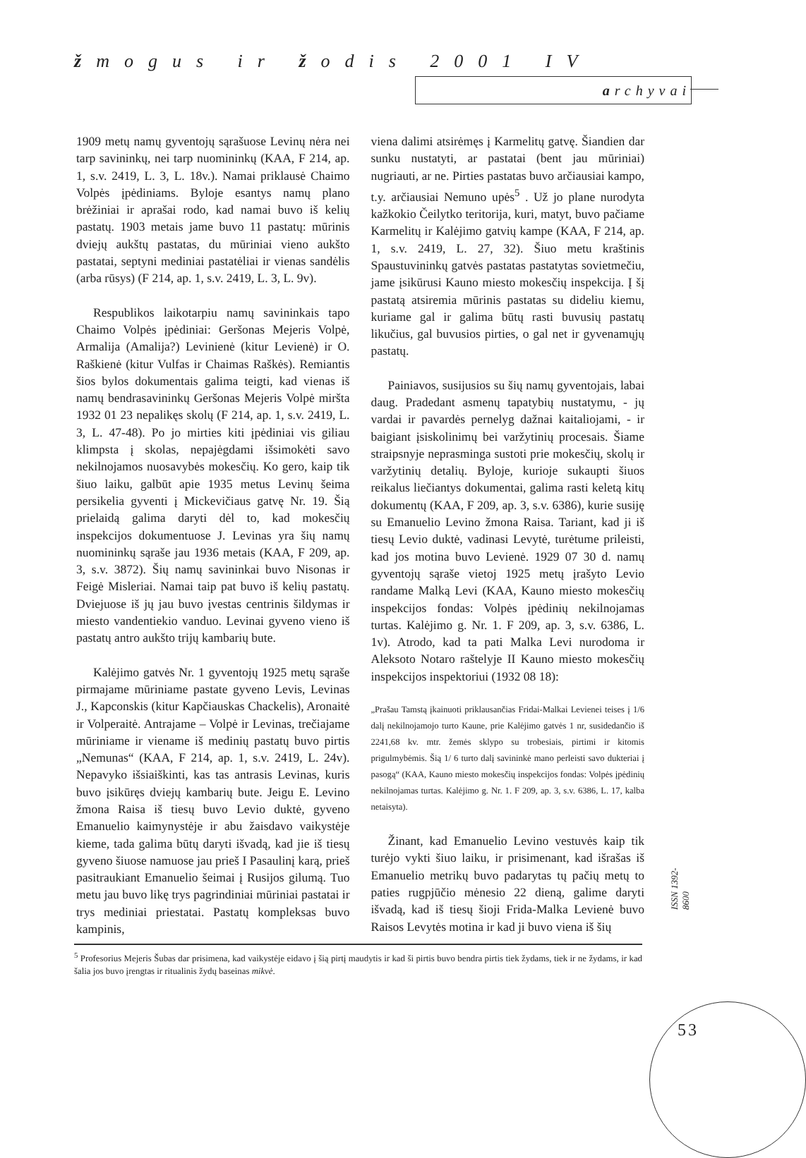žmogus ir žodis 2001 IV
archyvai
1909 metų namų gyventojų sąrašuose Levinų nėra nei tarp savininkų, nei tarp nuomininkų (KAA, F 214, ap. 1, s.v. 2419, L. 3, L. 18v.). Namai priklausė Chaimo Volpės įpėdiniams. Byloje esantys namų plano brėžiniai ir aprašai rodo, kad namai buvo iš kelių pastatų. 1903 metais jame buvo 11 pastatų: mūrinis dviejų aukštų pastatas, du mūriniai vieno aukšto pastatai, septyni mediniai pastatėliai ir vienas sandėlis (arba rūsys) (F 214, ap. 1, s.v. 2419, L. 3, L. 9v).
Respublikos laikotarpiu namų savininkais tapo Chaimo Volpės įpėdiniai: Geršonas Mejeris Volpė, Armalija (Amalija?) Levinienė (kitur Levienė) ir O. Raškienė (kitur Vulfas ir Chaimas Raškės). Remiantis šios bylos dokumentais galima teigti, kad vienas iš namų bendrasavininkų Geršonas Mejeris Volpė miršta 1932 01 23 nepalikęs skolų (F 214, ap. 1, s.v. 2419, L. 3, L. 47-48). Po jo mirties kiti įpėdiniai vis giliau klimpsta į skolas, nepajėgdami išsimokėti savo nekilnojamos nuosavybės mokesčių. Ko gero, kaip tik šiuo laiku, galbūt apie 1935 metus Levinų šeima persikelia gyventi į Mickevičiaus gatvę Nr. 19. Šią prielaidą galima daryti dėl to, kad mokesčių inspekcijos dokumentuose J. Levinas yra šių namų nuomininkų sąraše jau 1936 metais (KAA, F 209, ap. 3, s.v. 3872). Šių namų savininkai buvo Nisonas ir Feigė Misleriai. Namai taip pat buvo iš kelių pastatų. Dviejuose iš jų jau buvo įvestas centrinis šildymas ir miesto vandentiekio vanduo. Levinai gyveno vieno iš pastatų antro aukšto trijų kambarių bute.
Kalėjimo gatvės Nr. 1 gyventojų 1925 metų sąraše pirmajame mūriniame pastate gyveno Levis, Levinas J., Kapconskis (kitur Kapčiauskas Chackelis), Aronaitė ir Volperaitė. Antrajame – Volpė ir Levinas, trečiajame mūriniame ir viename iš medinių pastatų buvo pirtis „Nemunas“ (KAA, F 214, ap. 1, s.v. 2419, L. 24v). Nepavyko išsiaiškinti, kas tas antrasis Levinas, kuris buvo įsikūręs dviejų kambarių bute. Jeigu E. Levino žmona Raisa iš tiesų buvo Levio duktė, gyveno Emanuelio kaimynystėje ir abu žaisdavo vaikystėje kieme, tada galima būtų daryti išvadą, kad jie iš tiesų gyveno šiuose namuose jau prieš I Pasaulinį karą, prieš pasitraukiant Emanuelio šeimai į Rusijos gilumą. Tuo metu jau buvo likę trys pagrindiniai mūriniai pastatai ir trys mediniai priestatai. Pastatų kompleksas buvo kampinis,
viena dalimi atsirėmęs į Karmelitų gatvę. Šiandien dar sunku nustatyti, ar pastatai (bent jau mūriniai) nugriauti, ar ne. Pirties pastatas buvo arčiausiai kampo, t.y. arčiausiai Nemuno upės<sup>5</sup> . Už jo plane nurodyta kažkokio Čeilytko teritorija, kuri, matyt, buvo pačiame Karmelitų ir Kalėjimo gatvių kampe (KAA, F 214, ap. 1, s.v. 2419, L. 27, 32). Šiuo metu kraštinis Spaustuvininkų gatvės pastatas pastatytas sovietmečiu, jame įsikūrusi Kauno miesto mokesčių inspekcija. Į šį pastatą atsiremia mūrinis pastatas su dideliu kiemu, kuriame gal ir galima būtų rasti buvusių pastatų likučius, gal buvusios pirties, o gal net ir gyvenamųjų pastatų.
Painiavos, susijusios su šių namų gyventojais, labai daug. Pradedant asmenų tapatybių nustatymu, - jų vardai ir pavardės pernelyg dažnai kaitaliojami, - ir baigiant įsiskolinimų bei varžytinių procesais. Šiame straipsnyje neprasminga sustoti prie mokesčių, skolų ir varžytinių detalių. Byloje, kurioje sukaupti šiuos reikalus liečiantys dokumentai, galima rasti keletą kitų dokumentų (KAA, F 209, ap. 3, s.v. 6386), kurie susiję su Emanuelio Levino žmona Raisa. Tariant, kad ji iš tiesų Levio duktė, vadinasi Levytė, turėtume prileisti, kad jos motina buvo Levienė. 1929 07 30 d. namų gyventojų sąraše vietoj 1925 metų įrašyto Levio randame Malką Levi (KAA, Kauno miesto mokesčių inspekcijos fondas: Volpės įpėdinių nekilnojamas turtas. Kalėjimo g. Nr. 1. F 209, ap. 3, s.v. 6386, L. 1v). Atrodo, kad ta pati Malka Levi nurodoma ir Aleksoto Notaro raštelyje II Kauno miesto mokesčių inspekcijos inspektoriui (1932 08 18):
„Prašau Tamstą įkainuoti priklausančias Fridai-Malkai Levienei teises į 1/6 dalį nekilnojamojo turto Kaune, prie Kalėjimo gatvės 1 nr, susidedančio iš 2241,68 kv. mtr. žemės sklypo su trobesiais, pirtimi ir kitomis prigulmybėmis. Šią 1/ 6 turto dalį savininkė mano perleisti savo dukteriai į pasogą“ (KAA, Kauno miesto mokesčių inspekcijos fondas: Volpės įpėdinių nekilnojamas turtas. Kalėjimo g. Nr. 1. F 209, ap. 3, s.v. 6386, L. 17, kalba netaisyta).
Žinant, kad Emanuelio Levino vestuvės kaip tik turėjo vykti šiuo laiku, ir prisimenant, kad išrašas iš Emanuelio metrikų buvo padarytas tų pačių metų to paties rugpjūčio mėnesio 22 dieną, galime daryti išvadą, kad iš tiesų šioji Frida-Malka Levienė buvo Raisos Levytės motina ir kad ji buvo viena iš šių
<sup>5</sup> Profesorius Mejeris Šubas dar prisimena, kad vaikystėje eidavo į šią pirtį maudytis ir kad ši pirtis buvo bendra pirtis tiek žydams, tiek ir ne žydams, ir kad šalia jos buvo įrengtas ir ritualinis žydų baseinas mikvė.
ISSN 1392-8600
53